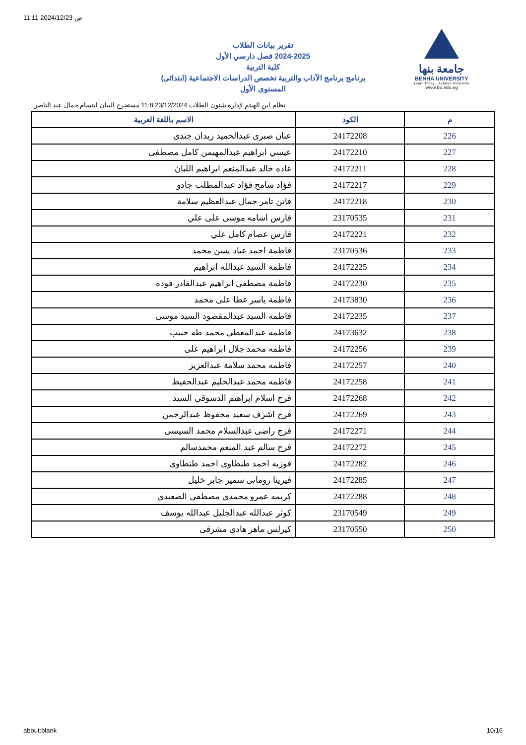11:11 2024/12/23 ص
جامعة بنها
BENHA UNIVERSITY
Learn Today .. Achieve Tomorrow
www.bu.edu.eg
تقرير بيانات الطلاب
2024-2025 فصل دارسي الأول
كلية التربية
برنامج برنامج الآداب والتربية تخصص الدراسات الاجتماعية (ابتدائى)
المستوى الأول
نظام ابن الهيثم لإدارة شئون الطلاب 23/12/2024 11:8 مستخرج البيان ابتسام جمال عبد الناصر
| م | الكود | الاسم باللغة العربية |
| --- | --- | --- |
| 226 | 24172208 | عنان صبرى عبدالحميد زيدان جندى |
| 227 | 24172210 | عيسي ابراهيم عبدالمهيمن كامل مصطفى |
| 228 | 24172211 | غاده خالد عبدالمنعم ابراهيم اللبان |
| 229 | 24172217 | فؤاد سامح فؤاد عبدالمطلب جادو |
| 230 | 24172218 | فاتن تامر جمال عبدالعظيم سلامة |
| 231 | 23170535 | فارس اسامه موسى على علي |
| 232 | 24172221 | فارس عصام كامل علي |
| 233 | 23170536 | فاطمة احمد عياد يسن محمد |
| 234 | 24172225 | فاطمة السيد عبدالله ابراهيم |
| 235 | 24172230 | فاطمة مصطفى ابراهيم عبدالقادر فوده |
| 236 | 24173830 | فاطمة ياسر عطا على محمد |
| 237 | 24172235 | فاطمه السيد عبدالمقصود السيد موسى |
| 238 | 24173632 | فاطمه عبدالمعطى محمد طه حبيب |
| 239 | 24172256 | فاطمه محمد جلال ابراهيم على |
| 240 | 24172257 | فاطمه محمد سلامة عبدالعزيز |
| 241 | 24172258 | فاطمه محمد عبدالحليم عبدالحفيظ |
| 242 | 24172268 | فرح اسلام ابراهيم الدسوقى السيد |
| 243 | 24172269 | فرح اشرف سعيد محفوظ عبدالرحمن |
| 244 | 24172271 | فرح راضى عبدالسلام محمد السيسى |
| 245 | 24172272 | فرح سالم عبد المنعم محمدسالم |
| 246 | 24172282 | فوزيه احمد طنطاوى احمد طنطاوى |
| 247 | 24172285 | فيرينا رومانى سمير جابر خليل |
| 248 | 24172288 | كريمه عمرو محمدى مصطفى الصعيدى |
| 249 | 23170549 | كوثر عبدالله عبدالجليل عبدالله يوسف |
| 250 | 23170550 | كيرلس ماهر هادى مشرقى |
about:blank 10/16